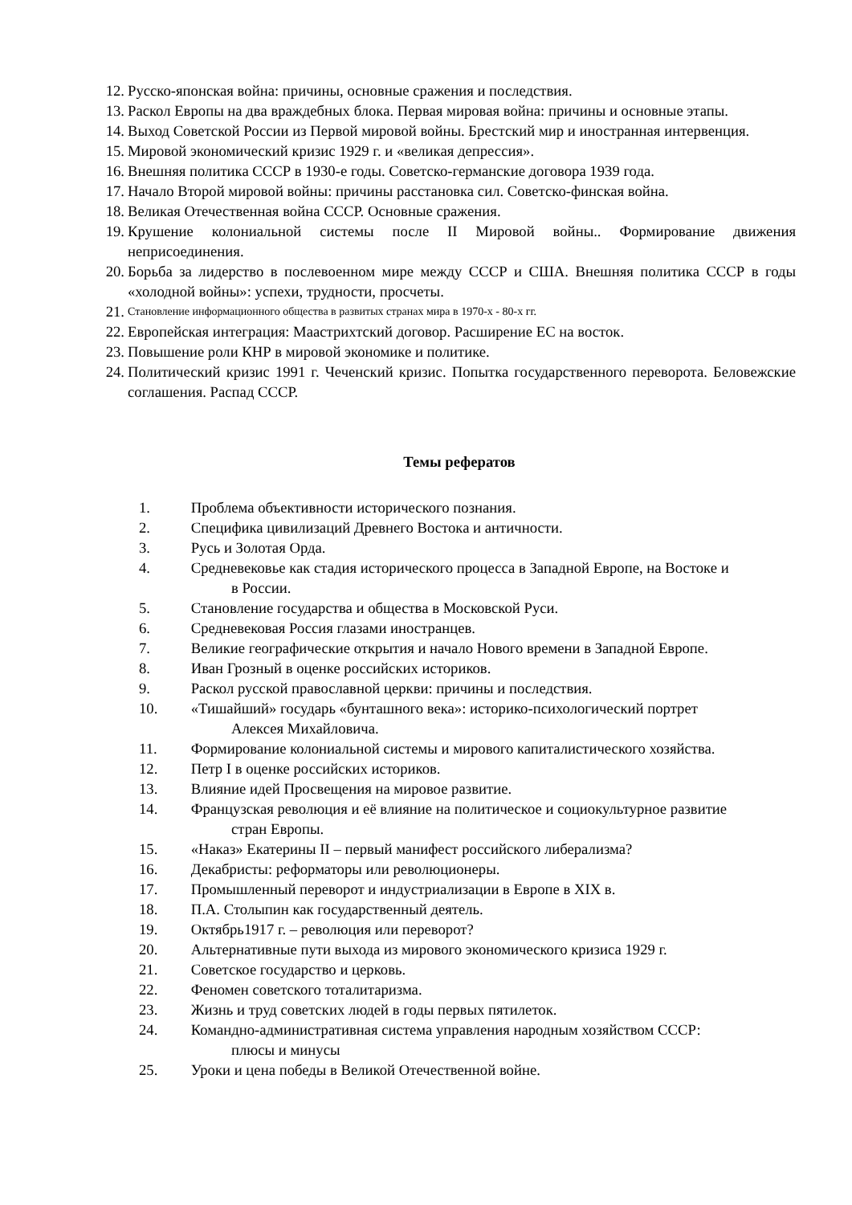12. Русско-японская война: причины, основные сражения и последствия.
13. Раскол Европы на два враждебных блока. Первая мировая война: причины и основные этапы.
14. Выход Советской России из Первой мировой войны. Брестский мир и иностранная интервенция.
15. Мировой экономический кризис 1929 г. и «великая депрессия».
16. Внешняя политика СССР в 1930-е годы. Советско-германские договора 1939 года.
17. Начало Второй мировой войны: причины расстановка сил. Советско-финская война.
18. Великая Отечественная война СССР. Основные сражения.
19. Крушение колониальной системы после II Мировой войны.. Формирование движения неприсоединения.
20. Борьба за лидерство в послевоенном мире между СССР и США. Внешняя политика СССР в годы «холодной войны»: успехи, трудности, просчеты.
21. Становление информационного общества в развитых странах мира в 1970-х - 80-х гг.
22. Европейская интеграция: Маастрихтский договор. Расширение ЕС на восток.
23. Повышение роли КНР в мировой экономике и политике.
24. Политический кризис 1991 г. Чеченский кризис. Попытка государственного переворота. Беловежские соглашения. Распад СССР.
Темы рефератов
1. Проблема объективности исторического познания.
2. Специфика цивилизаций Древнего Востока и античности.
3. Русь и Золотая Орда.
4. Средневековье как стадия исторического процесса в Западной Европе, на Востоке и
в России.
5. Становление государства и общества в Московской Руси.
6. Средневековая Россия глазами иностранцев.
7. Великие географические открытия и начало Нового времени в Западной Европе.
8. Иван Грозный в оценке российских историков.
9. Раскол русской православной церкви: причины и последствия.
10. «Тишайший» государь «бунташного века»: историко-психологический портрет
Алексея Михайловича.
11. Формирование колониальной системы и мирового капиталистического хозяйства.
12. Петр I в оценке российских историков.
13. Влияние идей Просвещения на мировое развитие.
14. Французская революция и её влияние на политическое и социокультурное развитие
стран Европы.
15. «Наказ» Екатерины II – первый манифест российского либерализма?
16. Декабристы: реформаторы или революционеры.
17. Промышленный переворот и индустриализации в Европе в XIX в.
18. П.А. Столыпин как государственный деятель.
19. Октябрь1917 г. – революция или переворот?
20. Альтернативные пути выхода из мирового экономического кризиса 1929 г.
21. Советское государство и церковь.
22. Феномен советского тоталитаризма.
23. Жизнь и труд советских людей в годы первых пятилеток.
24. Командно-административная система управления народным хозяйством СССР:
плюсы и минусы
25. Уроки и цена победы в Великой Отечественной войне.